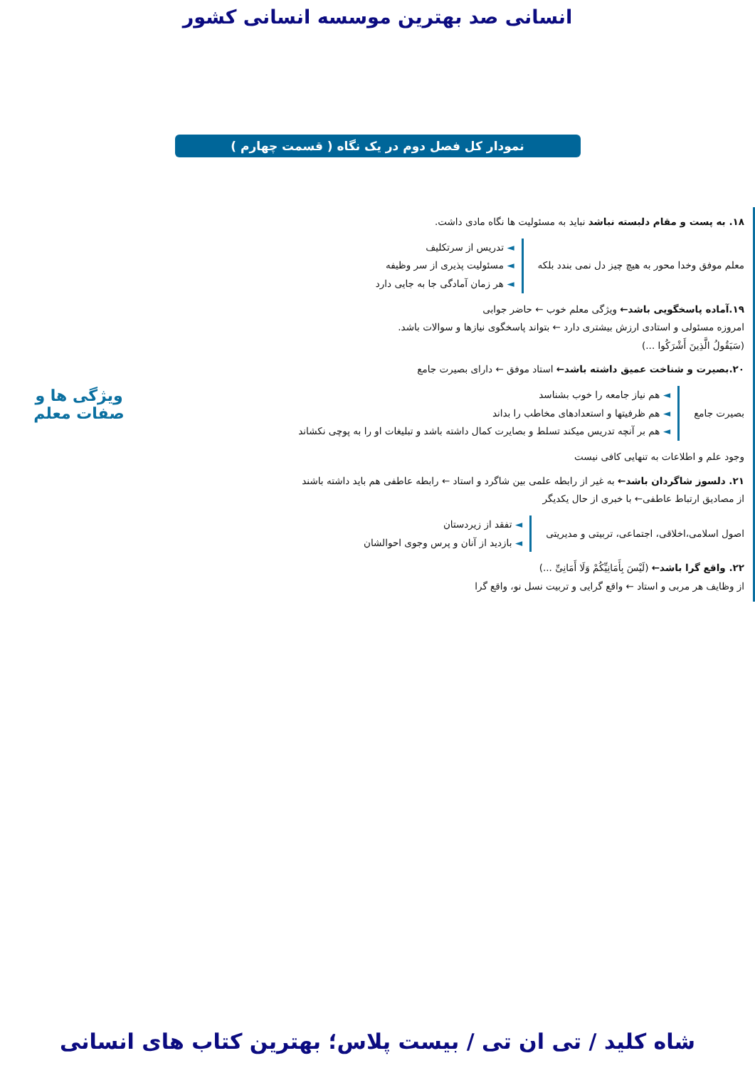انسانی صد بهترین موسسه انسانی کشور
نمودار کل فصل دوم در یک نگاه ( قسمت چهارم )
۱۸. به پست و مقام دلبسته نباشد نباید به مسئولیت ها نگاه مادی داشت.
معلم موفق وخدا محور به هیچ چیز دل نمی بندد بلکه
◄ تدریس از سرتکلیف
◄ مسئولیت پذیری از سر وظیفه
◄ هر زمان آمادگی جا به جایی دارد
۱۹.آماده پاسخگویی باشد← ویژگی معلم خوب ← حاضر جوابی
امروزه مسئولی و استادی ارزش بیشتری دارد ← بتواند پاسخگوی نیازها و سوالات باشد.
(سَیَقُولُ الَّذِینَ أَشْرَکُوا ...)
۲۰.بصیرت و شناخت عمیق داشته باشد← استاد موفق ← دارای بصیرت جامع
بصیرت جامع
◄ هم نیاز جامعه را خوب بشناسد
◄ هم ظرفیتها و استعدادهای مخاطب را بداند
◄ هم بر آنچه تدریس میکند تسلط و بصایرت کمال داشته باشد و تبلیغات او را به پوچی نکشاند
وجود علم و اطلاعات به تنهایی کافی نیست
۲۱. دلسوز شاگردان باشد← به غیر از رابطه علمی بین شاگرد و استاد ← رابطه عاطفی هم باید داشته باشند
از مصادیق ارتباط عاطفی← با خبری از حال یکدیگر
اصول اسلامی،اخلاقی، اجتماعی، تربیتی و مدیریتی
◄ تفقد از زیردستان
◄ بازدید از آنان و پرس وجوی احوالشان
۲۲. واقع گرا باشد← (لَیْسَ بِأَمَانِیِّکُمْ وَلَا أَمَانِیِّ ...)
از وظایف هر مربی و استاد ← واقع گرایی و تربیت نسل نو، واقع گرا
ویژگی ها و
صفات معلم
شاه کلید / تی ان تی / بیست پلاس؛ بهترین کتاب های انسانی